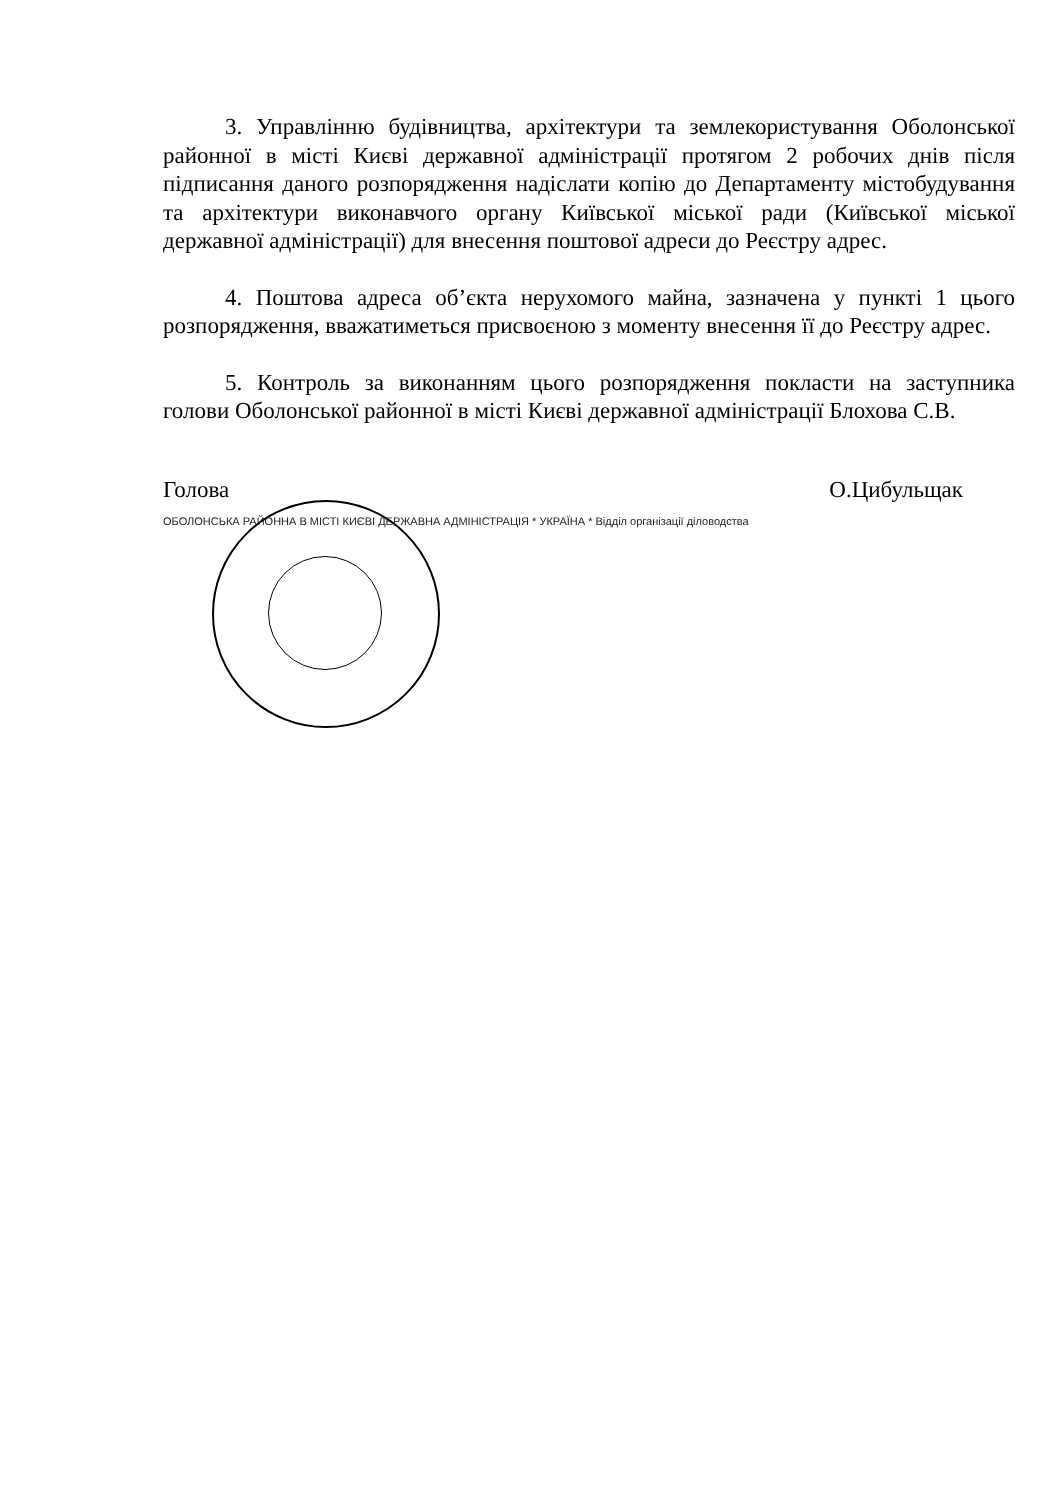3. Управлінню будівництва, архітектури та землекористування Оболонської районної в місті Києві державної адміністрації протягом 2 робочих днів після підписання даного розпорядження надіслати копію до Департаменту містобудування та архітектури виконавчого органу Київської міської ради (Київської міської державної адміністрації) для внесення поштової адреси до Реєстру адрес.
4. Поштова адреса об’єкта нерухомого майна, зазначена у пункті 1 цього розпорядження, вважатиметься присвоєною з моменту внесення її до Реєстру адрес.
5. Контроль за виконанням цього розпорядження покласти на заступника голови Оболонської районної в місті Києві державної адміністрації Блохова С.В.
Голова О.Цибульщак
ОБОЛОНСЬКА РАЙОННА В МІСТІ КИЄВІ ДЕРЖАВНА АДМІНІСТРАЦІЯ * УКРАЇНА * Відділ організації діловодства